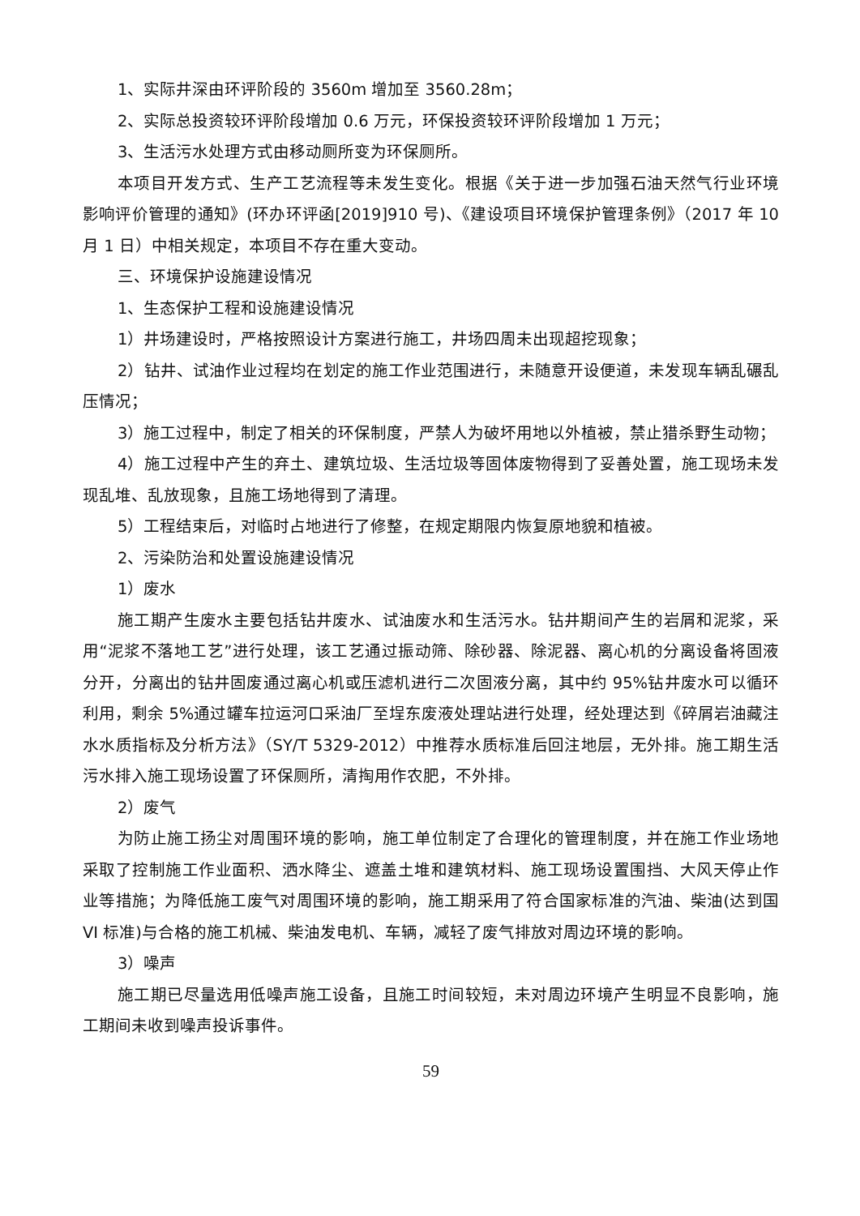1、实际井深由环评阶段的 3560m 增加至 3560.28m；
2、实际总投资较环评阶段增加 0.6 万元，环保投资较环评阶段增加 1 万元；
3、生活污水处理方式由移动厕所变为环保厕所。
本项目开发方式、生产工艺流程等未发生变化。根据《关于进一步加强石油天然气行业环境影响评价管理的通知》(环办环评函[2019]910 号)、《建设项目环境保护管理条例》（2017 年 10 月 1 日）中相关规定，本项目不存在重大变动。
三、环境保护设施建设情况
1、生态保护工程和设施建设情况
1）井场建设时，严格按照设计方案进行施工，井场四周未出现超挖现象；
2）钻井、试油作业过程均在划定的施工作业范围进行，未随意开设便道，未发现车辆乱碾乱压情况；
3）施工过程中，制定了相关的环保制度，严禁人为破坏用地以外植被，禁止猎杀野生动物；
4）施工过程中产生的弃土、建筑垃圾、生活垃圾等固体废物得到了妥善处置，施工现场未发现乱堆、乱放现象，且施工场地得到了清理。
5）工程结束后，对临时占地进行了修整，在规定期限内恢复原地貌和植被。
2、污染防治和处置设施建设情况
1）废水
施工期产生废水主要包括钻井废水、试油废水和生活污水。钻井期间产生的岩屑和泥浆，采用“泥浆不落地工艺”进行处理，该工艺通过振动筛、除砂器、除泥器、离心机的分离设备将固液分开，分离出的钻井固废通过离心机或压滤机进行二次固液分离，其中约 95%钻井废水可以循环利用，剩余 5%通过罐车拉运河口采油厂至埕东废液处理站进行处理，经处理达到《碎屑岩油藏注水水质指标及分析方法》（SY/T 5329-2012）中推荐水质标准后回注地层，无外排。施工期生活污水排入施工现场设置了环保厕所，清掏用作农肥，不外排。
2）废气
为防止施工扬尘对周围环境的影响，施工单位制定了合理化的管理制度，并在施工作业场地采取了控制施工作业面积、洒水降尘、遮盖土堆和建筑材料、施工现场设置围挡、大风天停止作业等措施；为降低施工废气对周围环境的影响，施工期采用了符合国家标准的汽油、柴油(达到国 VI 标准)与合格的施工机械、柴油发电机、车辆，减轻了废气排放对周边环境的影响。
3）噪声
施工期已尽量选用低噪声施工设备，且施工时间较短，未对周边环境产生明显不良影响，施工期间未收到噪声投诉事件。
59